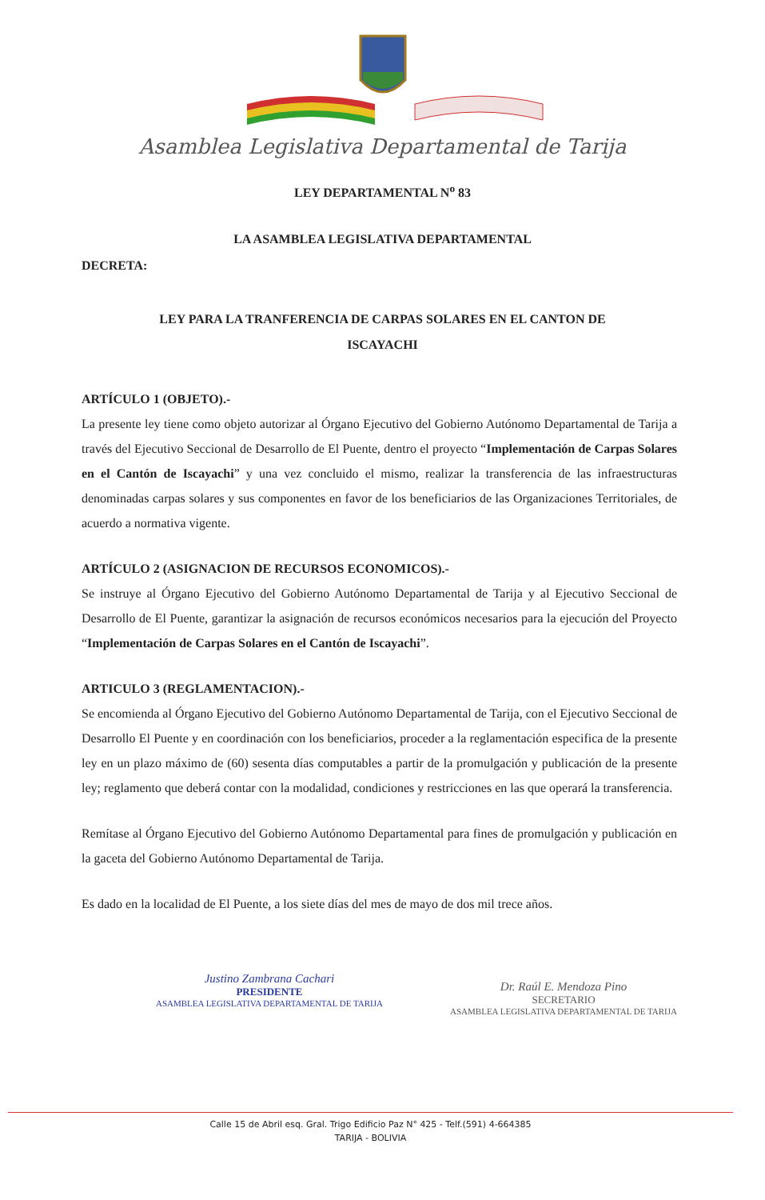Asamblea Legislativa Departamental de Tarija
LEY DEPARTAMENTAL N<sup>o</sup> 83
LA ASAMBLEA LEGISLATIVA DEPARTAMENTAL
DECRETA:
LEY PARA LA TRANFERENCIA DE CARPAS SOLARES EN EL CANTON DE
ISCAYACHI
ARTÍCULO 1 (OBJETO).-
La presente ley tiene como objeto autorizar al Órgano Ejecutivo del Gobierno Autónomo Departamental de Tarija a través del Ejecutivo Seccional de Desarrollo de El Puente, dentro el proyecto “Implementación de Carpas Solares en el Cantón de Iscayachi” y una vez concluido el mismo, realizar la transferencia de las infraestructuras denominadas carpas solares y sus componentes en favor de los beneficiarios de las Organizaciones Territoriales, de acuerdo a normativa vigente.
ARTÍCULO 2 (ASIGNACION DE RECURSOS ECONOMICOS).-
Se instruye al Órgano Ejecutivo del Gobierno Autónomo Departamental de Tarija y al Ejecutivo Seccional de Desarrollo de El Puente, garantizar la asignación de recursos económicos necesarios para la ejecución del Proyecto “Implementación de Carpas Solares en el Cantón de Iscayachi”.
ARTICULO 3 (REGLAMENTACION).-
Se encomienda al Órgano Ejecutivo del Gobierno Autónomo Departamental de Tarija, con el Ejecutivo Seccional de Desarrollo El Puente y en coordinación con los beneficiarios, proceder a la reglamentación especifica de la presente ley en un plazo máximo de (60) sesenta días computables a partir de la promulgación y publicación de la presente ley; reglamento que deberá contar con la modalidad, condiciones y restricciones en las que operará la transferencia.
Remítase al Órgano Ejecutivo del Gobierno Autónomo Departamental para fines de promulgación y publicación en la gaceta del Gobierno Autónomo Departamental de Tarija.
Es dado en la localidad de El Puente, a los siete días del mes de mayo de dos mil trece años.
Justino Zambrana Cachari
PRESIDENTE
ASAMBLEA LEGISLATIVA DEPARTAMENTAL DE TARIJA
Dr. Raúl E. Mendoza Pino
SECRETARIO
ASAMBLEA LEGISLATIVA DEPARTAMENTAL DE TARIJA
Calle 15 de Abril esq. Gral. Trigo Edificio Paz N° 425 - Telf.(591) 4-664385
TARIJA - BOLIVIA